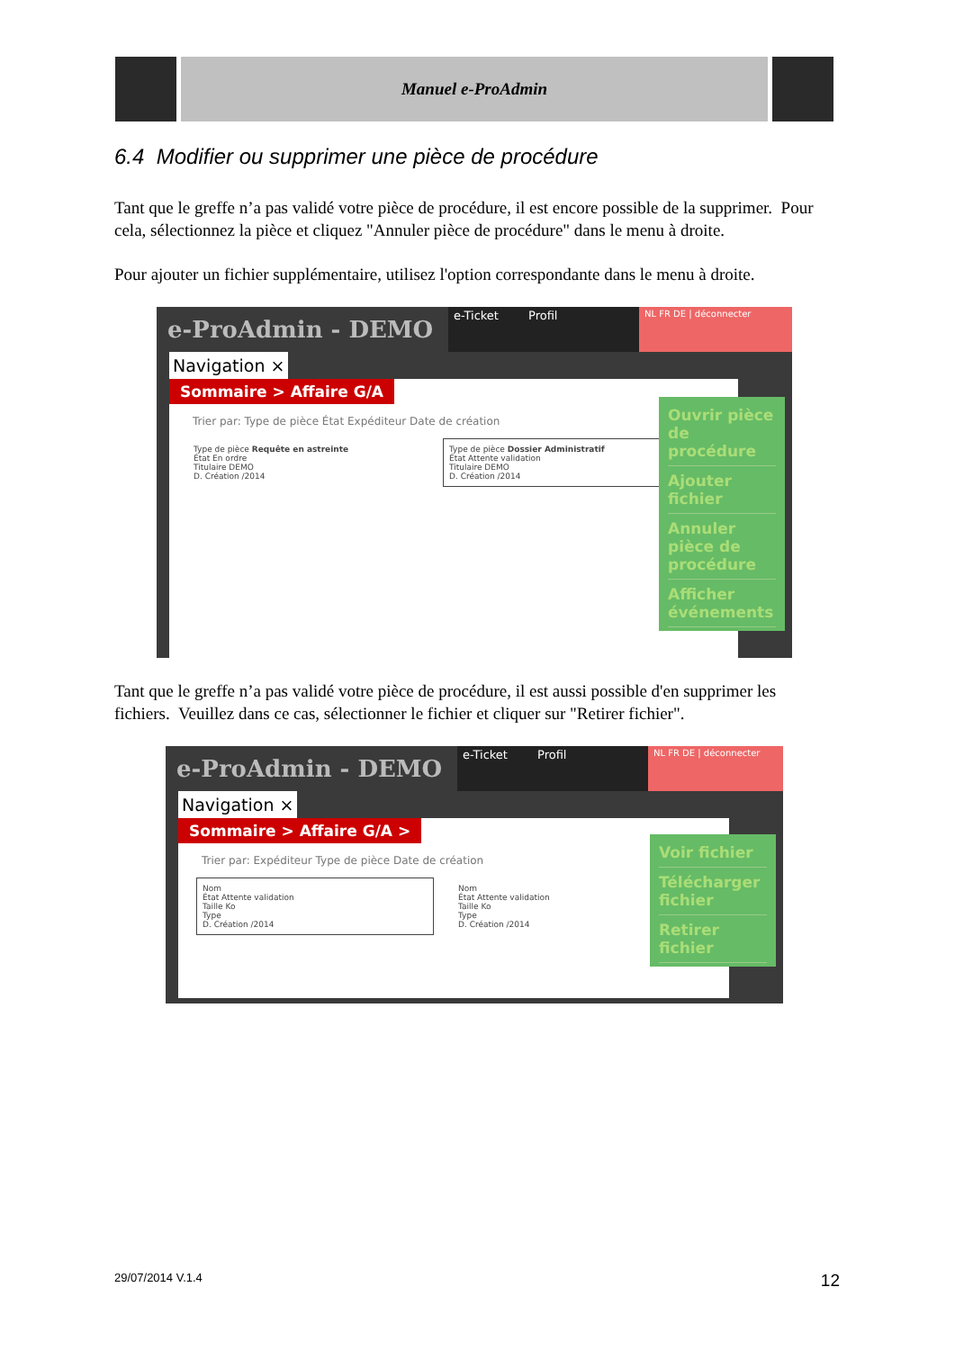Manuel e-ProAdmin
6.4 Modifier ou supprimer une pièce de procédure
Tant que le greffe n’a pas validé votre pièce de procédure, il est encore possible de la supprimer. Pour cela, sélectionnez la pièce et cliquez "Annuler pièce de procédure" dans le menu à droite.
Pour ajouter un fichier supplémentaire, utilisez l'option correspondante dans le menu à droite.
e-ProAdmin - DEMO
e-Ticket Profil
NL FR DE | déconnecter
Navigation ×
Sommaire > Affaire G/A
Trier par: Type de pièce État Expéditeur Date de création
Type de pièce Requête en astreinte
État En ordre
Titulaire DEMO
D. Création /2014
Type de pièce Dossier Administratif
État Attente validation
Titulaire DEMO
D. Création /2014
Ouvrir pièce de procédure
Ajouter fichier
Annuler pièce de procédure
Afficher événements
Tant que le greffe n’a pas validé votre pièce de procédure, il est aussi possible d'en supprimer les fichiers. Veuillez dans ce cas, sélectionner le fichier et cliquer sur "Retirer fichier".
e-ProAdmin - DEMO
e-Ticket Profil
NL FR DE | déconnecter
Navigation ×
Sommaire > Affaire G/A >
Trier par: Expéditeur Type de pièce Date de création
Nom
État Attente validation
Taille Ko
Type
D. Création /2014
Nom
État Attente validation
Taille Ko
Type
D. Création /2014
Voir fichier
Télécharger fichier
Retirer fichier
29/07/2014 V.1.4 12